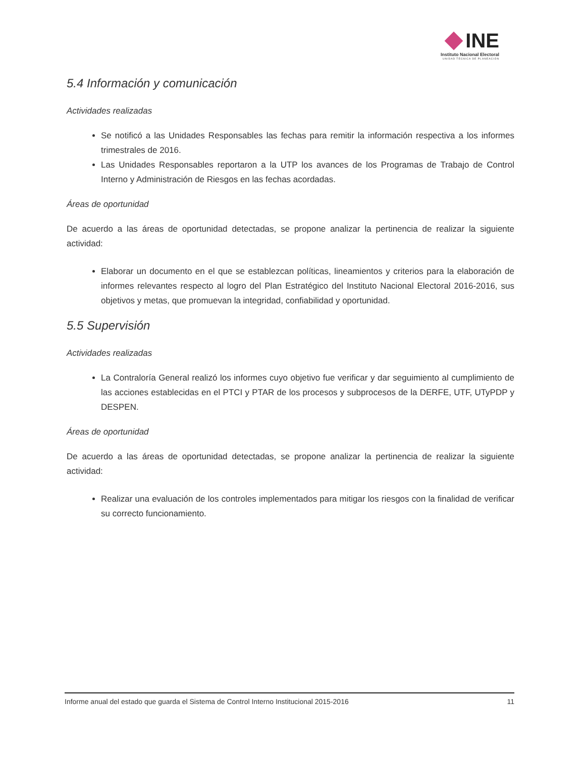INE
Instituto Nacional Electoral
UNIDAD TÉCNICA DE PLANEACIÓN
5.4 Información y comunicación
Actividades realizadas
Se notificó a las Unidades Responsables las fechas para remitir la información respectiva a los informes trimestrales de 2016.
Las Unidades Responsables reportaron a la UTP los avances de los Programas de Trabajo de Control Interno y Administración de Riesgos en las fechas acordadas.
Áreas de oportunidad
De acuerdo a las áreas de oportunidad detectadas, se propone analizar la pertinencia de realizar la siguiente actividad:
Elaborar un documento en el que se establezcan políticas, lineamientos y criterios para la elaboración de informes relevantes respecto al logro del Plan Estratégico del Instituto Nacional Electoral 2016-2016, sus objetivos y metas, que promuevan la integridad, confiabilidad y oportunidad.
5.5 Supervisión
Actividades realizadas
La Contraloría General realizó los informes cuyo objetivo fue verificar y dar seguimiento al cumplimiento de las acciones establecidas en el PTCI y PTAR de los procesos y subprocesos de la DERFE, UTF, UTyPDP y DESPEN.
Áreas de oportunidad
De acuerdo a las áreas de oportunidad detectadas, se propone analizar la pertinencia de realizar la siguiente actividad:
Realizar una evaluación de los controles implementados para mitigar los riesgos con la finalidad de verificar su correcto funcionamiento.
Informe anual del estado que guarda el Sistema de Control Interno Institucional 2015-2016 11